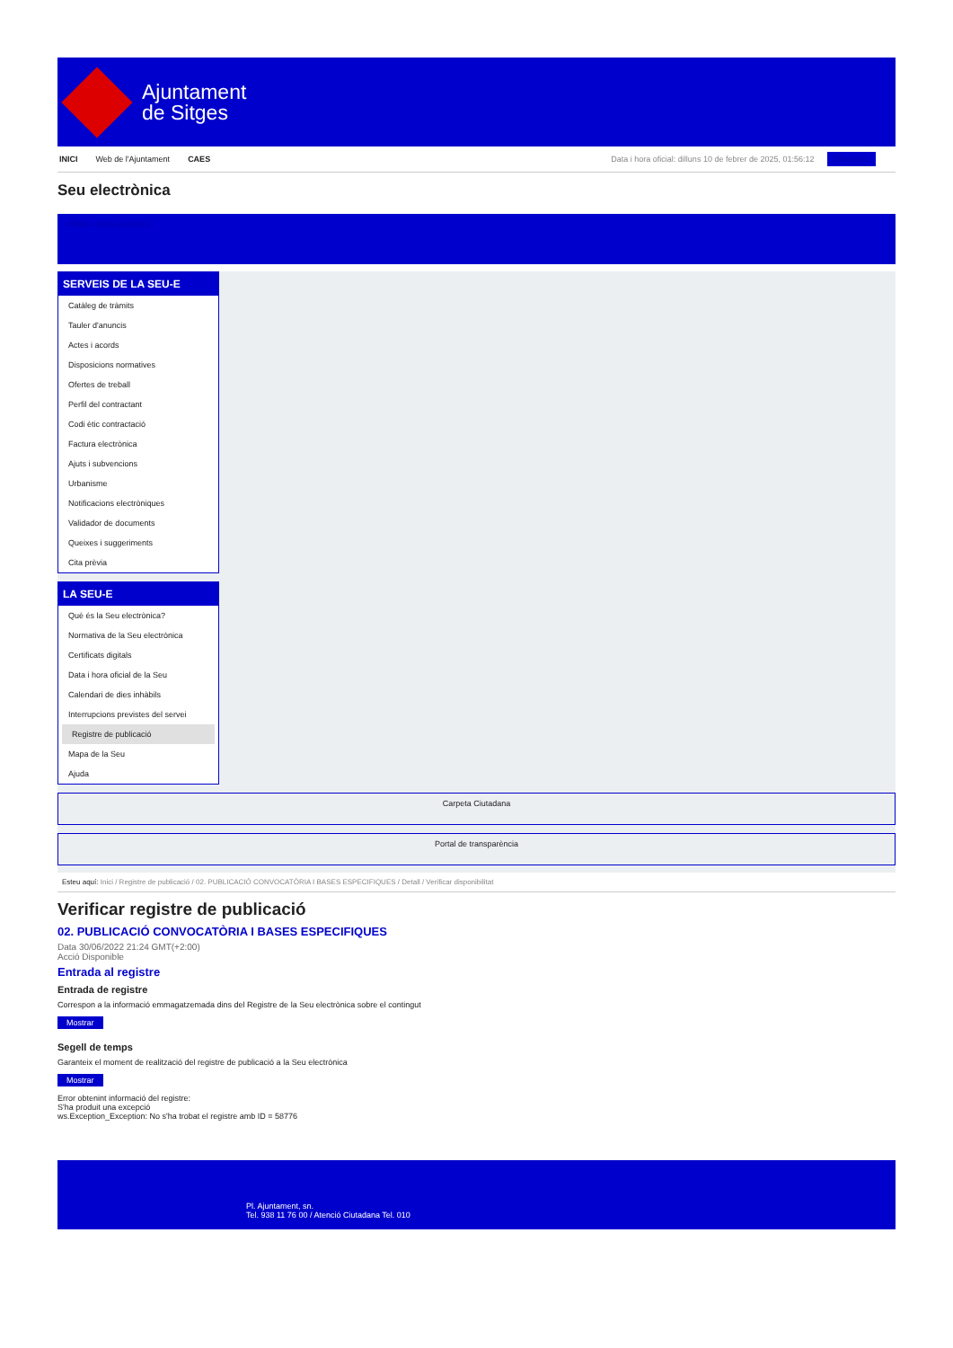Ajuntament
de Sitges
INICI Web de l'Ajuntament CAES Data i hora oficial: dilluns 10 de febrer de 2025, 01:56:12 Directoris
Seu electrònica
Obtenir còpia autèntica
SERVEIS DE LA SEU-E
Catàleg de tràmits
Tauler d'anuncis
Actes i acords
Disposicions normatives
Ofertes de treball
Perfil del contractant
Codi ètic contractació
Factura electrònica
Ajuts i subvencions
Urbanisme
Notificacions electròniques
Validador de documents
Queixes i suggeriments
Cita prèvia
LA SEU-E
Què és la Seu electrònica?
Normativa de la Seu electrònica
Certificats digitals
Data i hora oficial de la Seu
Calendari de dies inhàbils
Interrupcions previstes del servei
Registre de publicació
Mapa de la Seu
Ajuda
Carpeta Ciutadana
Portal de transparència
Esteu aquí: Inici / Registre de publicació / 02. PUBLICACIÓ CONVOCATÒRIA I BASES ESPECIFIQUES / Detall / Verificar disponibilitat
Verificar registre de publicació
02. PUBLICACIÓ CONVOCATÒRIA I BASES ESPECIFIQUES
Data 30/06/2022 21:24 GMT(+2:00)
Acció Disponible
Entrada al registre
Entrada de registre
Correspon a la informació emmagatzemada dins del Registre de la Seu electrònica sobre el contingut
Mostrar
Segell de temps
Garanteix el moment de realització del registre de publicació a la Seu electrònica
Mostrar
Error obtenint informació del registre:
S'ha produit una excepció
ws.Exception_Exception: No s'ha trobat el registre amb ID = 58776
Pl. Ajuntament, sn.
Tel. 938 11 76 00 / Atenció Ciutadana Tel. 010